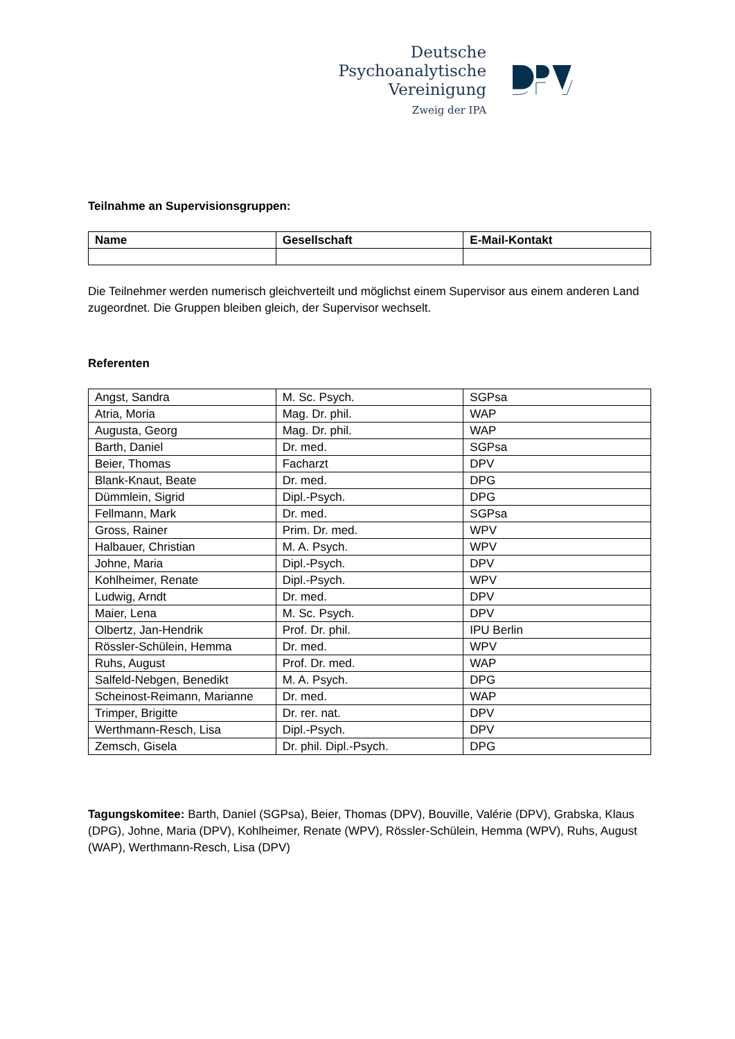Deutsche
Psychoanalytische
Vereinigung
Zweig der IPA
Teilnahme an Supervisionsgruppen:
| Name | Gesellschaft | E-Mail-Kontakt |
| --- | --- | --- |
Die Teilnehmer werden numerisch gleichverteilt und möglichst einem Supervisor aus einem anderen Land zugeordnet. Die Gruppen bleiben gleich, der Supervisor wechselt.
Referenten
| Angst, Sandra | M. Sc. Psych. | SGPsa |
| Atria, Moria | Mag. Dr. phil. | WAP |
| Augusta, Georg | Mag. Dr. phil. | WAP |
| Barth, Daniel | Dr. med. | SGPsa |
| Beier, Thomas | Facharzt | DPV |
| Blank-Knaut, Beate | Dr. med. | DPG |
| Dümmlein, Sigrid | Dipl.-Psych. | DPG |
| Fellmann, Mark | Dr. med. | SGPsa |
| Gross, Rainer | Prim. Dr. med. | WPV |
| Halbauer, Christian | M. A. Psych. | WPV |
| Johne, Maria | Dipl.-Psych. | DPV |
| Kohlheimer, Renate | Dipl.-Psych. | WPV |
| Ludwig, Arndt | Dr. med. | DPV |
| Maier, Lena | M. Sc. Psych. | DPV |
| Olbertz, Jan-Hendrik | Prof. Dr. phil. | IPU Berlin |
| Rössler-Schülein, Hemma | Dr. med. | WPV |
| Ruhs, August | Prof. Dr. med. | WAP |
| Salfeld-Nebgen, Benedikt | M. A. Psych. | DPG |
| Scheinost-Reimann, Marianne | Dr. med. | WAP |
| Trimper, Brigitte | Dr. rer. nat. | DPV |
| Werthmann-Resch, Lisa | Dipl.-Psych. | DPV |
| Zemsch, Gisela | Dr. phil. Dipl.-Psych. | DPG |
Tagungskomitee: Barth, Daniel (SGPsa), Beier, Thomas (DPV), Bouville, Valérie (DPV), Grabska, Klaus (DPG), Johne, Maria (DPV), Kohlheimer, Renate (WPV), Rössler-Schülein, Hemma (WPV), Ruhs, August (WAP), Werthmann-Resch, Lisa (DPV)